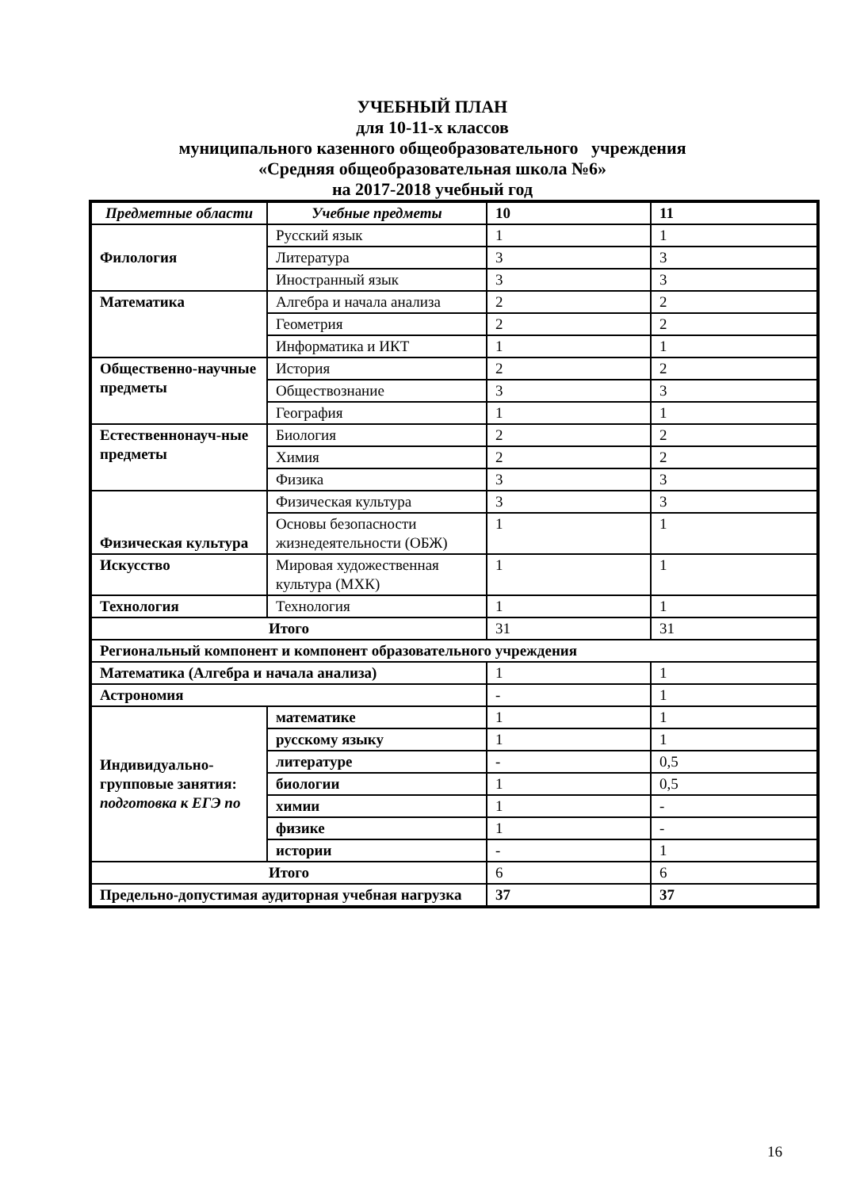УЧЕБНЫЙ ПЛАН
для 10-11-х классов
муниципального казенного общеобразовательного учреждения
«Средняя общеобразовательная школа №6»
на 2017-2018 учебный год
| Предметные области | Учебные предметы | 10 | 11 |
| --- | --- | --- | --- |
| Филология | Русский язык | 1 | 1 |
| | Литература | 3 | 3 |
| | Иностранный язык | 3 | 3 |
| Математика | Алгебра и начала анализа | 2 | 2 |
| | Геометрия | 2 | 2 |
| | Информатика и ИКТ | 1 | 1 |
| Общественно-научные предметы | История | 2 | 2 |
| | Обществознание | 3 | 3 |
| | География | 1 | 1 |
| Естественнонауч-ные предметы | Биология | 2 | 2 |
| | Химия | 2 | 2 |
| | Физика | 3 | 3 |
| Физическая культура | Физическая культура | 3 | 3 |
| | Основы безопасности жизнедеятельности (ОБЖ) | 1 | 1 |
| Искусство | Мировая художественная культура (МХК) | 1 | 1 |
| Технология | Технология | 1 | 1 |
| Итого | | 31 | 31 |
| Региональный компонент и компонент образовательного учреждения | | | |
| Математика (Алгебра и начала анализа) | | 1 | 1 |
| Астрономия | | - | 1 |
| Индивидуально-групповые занятия: подготовка к ЕГЭ по | математике | 1 | 1 |
| | русскому языку | 1 | 1 |
| | литературе | - | 0,5 |
| | биологии | 1 | 0,5 |
| | химии | 1 | - |
| | физике | 1 | - |
| | истории | - | 1 |
| Итого | | 6 | 6 |
| Предельно-допустимая аудиторная учебная нагрузка | | 37 | 37 |
16